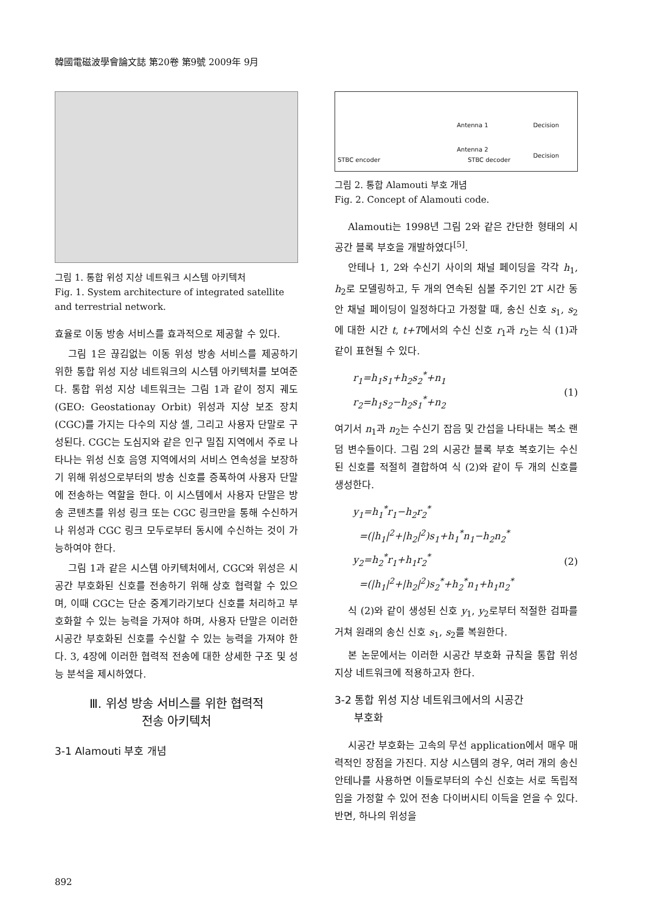韓國電磁波學會論文誌 第20卷 第9號 2009年 9月
그림 1. 통합 위성 지상 네트워크 시스템 아키텍처
Fig. 1. System architecture of integrated satellite and terrestrial network.
효율로 이동 방송 서비스를 효과적으로 제공할 수 있다.
그림 1은 끊김없는 이동 위성 방송 서비스를 제공하기 위한 통합 위성 지상 네트워크의 시스템 아키텍처를 보여준다. 통합 위성 지상 네트워크는 그림 1과 같이 정지 궤도(GEO: Geostationay Orbit) 위성과 지상 보조 장치(CGC)를 가지는 다수의 지상 셀, 그리고 사용자 단말로 구성된다. CGC는 도심지와 같은 인구 밀집 지역에서 주로 나타나는 위성 신호 음영 지역에서의 서비스 연속성을 보장하기 위해 위성으로부터의 방송 신호를 증폭하여 사용자 단말에 전송하는 역할을 한다. 이 시스템에서 사용자 단말은 방송 콘텐츠를 위성 링크 또는 CGC 링크만을 통해 수신하거나 위성과 CGC 링크 모두로부터 동시에 수신하는 것이 가능하여야 한다.
그림 1과 같은 시스템 아키텍처에서, CGC와 위성은 시공간 부호화된 신호를 전송하기 위해 상호 협력할 수 있으며, 이때 CGC는 단순 중계기라기보다 신호를 처리하고 부호화할 수 있는 능력을 가져야 하며, 사용자 단말은 이러한 시공간 부호화된 신호를 수신할 수 있는 능력을 가져야 한다. 3, 4장에 이러한 협력적 전송에 대한 상세한 구조 및 성능 분석을 제시하였다.
Ⅲ. 위성 방송 서비스를 위한 협력적
전송 아키텍처
3-1 Alamouti 부호 개념
STBC encoder
Antenna 1
Antenna 2
STBC decoder
Decision
Decision
그림 2. 통합 Alamouti 부호 개념
Fig. 2. Concept of Alamouti code.
Alamouti는 1998년 그림 2와 같은 간단한 형태의 시공간 블록 부호을 개발하였다<sup>[5]</sup>.
안테나 1, 2와 수신기 사이의 채널 페이딩을 각각 h<sub>1</sub>, h<sub>2</sub>로 모델링하고, 두 개의 연속된 심볼 주기인 2T 시간 동안 채널 페이딩이 일정하다고 가정할 때, 송신 신호 s<sub>1</sub>, s<sub>2</sub>에 대한 시간 t, t+T에서의 수신 신호 r<sub>1</sub>과 r<sub>2</sub>는 식 (1)과 같이 표현될 수 있다.
r<sub>1</sub>=h<sub>1</sub>s<sub>1</sub>+h<sub>2</sub>s<sub>2</sub><sup>*</sup>+n<sub>1</sub>
r<sub>2</sub>=h<sub>1</sub>s<sub>2</sub>−h<sub>2</sub>s<sub>1</sub><sup>*</sup>+n<sub>2</sub>
(1)
여기서 n<sub>1</sub>과 n<sub>2</sub>는 수신기 잡음 및 간섭을 나타내는 복소 랜덤 변수들이다. 그림 2의 시공간 블록 부호 복호기는 수신된 신호를 적절히 결합하여 식 (2)와 같이 두 개의 신호를 생성한다.
y<sub>1</sub>=h<sub>1</sub><sup>*</sup>r<sub>1</sub>−h<sub>2</sub>r<sub>2</sub><sup>*</sup>
=(|h<sub>1</sub>|<sup>2</sup>+|h<sub>2</sub>|<sup>2</sup>)s<sub>1</sub>+h<sub>1</sub><sup>*</sup>n<sub>1</sub>−h<sub>2</sub>n<sub>2</sub><sup>*</sup>
y<sub>2</sub>=h<sub>2</sub><sup>*</sup>r<sub>1</sub>+h<sub>1</sub>r<sub>2</sub><sup>*</sup>
=(|h<sub>1</sub>|<sup>2</sup>+|h<sub>2</sub>|<sup>2</sup>)s<sub>2</sub><sup>*</sup>+h<sub>2</sub><sup>*</sup>n<sub>1</sub>+h<sub>1</sub>n<sub>2</sub><sup>*</sup>
(2)
식 (2)와 같이 생성된 신호 y<sub>1</sub>, y<sub>2</sub>로부터 적절한 검파를 거쳐 원래의 송신 신호 s<sub>1</sub>, s<sub>2</sub>를 복원한다.
본 논문에서는 이러한 시공간 부호화 규칙을 통합 위성 지상 네트워크에 적용하고자 한다.
3-2 통합 위성 지상 네트워크에서의 시공간
부호화
시공간 부호화는 고속의 무선 application에서 매우 매력적인 장점을 가진다. 지상 시스템의 경우, 여러 개의 송신 안테나를 사용하면 이들로부터의 수신 신호는 서로 독립적임을 가정할 수 있어 전송 다이버시티 이득을 얻을 수 있다. 반면, 하나의 위성을
892